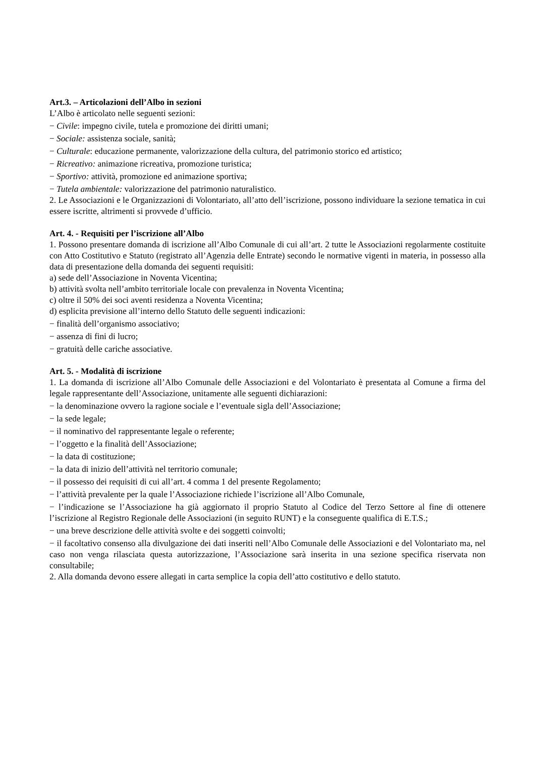Art.3. – Articolazioni dell’Albo in sezioni
L’Albo è articolato nelle seguenti sezioni:
− Civile: impegno civile, tutela e promozione dei diritti umani;
− Sociale: assistenza sociale, sanità;
− Culturale: educazione permanente, valorizzazione della cultura, del patrimonio storico ed artistico;
− Ricreativo: animazione ricreativa, promozione turistica;
− Sportivo: attività, promozione ed animazione sportiva;
− Tutela ambientale: valorizzazione del patrimonio naturalistico.
2. Le Associazioni e le Organizzazioni di Volontariato, all’atto dell’iscrizione, possono individuare la sezione tematica in cui essere iscritte, altrimenti si provvede d’ufficio.
Art. 4. - Requisiti per l’iscrizione all’Albo
1. Possono presentare domanda di iscrizione all’Albo Comunale di cui all’art. 2 tutte le Associazioni regolarmente costituite con Atto Costitutivo e Statuto (registrato all’Agenzia delle Entrate) secondo le normative vigenti in materia, in possesso alla data di presentazione della domanda dei seguenti requisiti:
a) sede dell’Associazione in Noventa Vicentina;
b) attività svolta nell’ambito territoriale locale con prevalenza in Noventa Vicentina;
c) oltre il 50% dei soci aventi residenza a Noventa Vicentina;
d) esplicita previsione all’interno dello Statuto delle seguenti indicazioni:
− finalità dell’organismo associativo;
− assenza di fini di lucro;
− gratuità delle cariche associative.
Art. 5. - Modalità di iscrizione
1. La domanda di iscrizione all’Albo Comunale delle Associazioni e del Volontariato è presentata al Comune a firma del legale rappresentante dell’Associazione, unitamente alle seguenti dichiarazioni:
− la denominazione ovvero la ragione sociale e l’eventuale sigla dell’Associazione;
− la sede legale;
− il nominativo del rappresentante legale o referente;
− l’oggetto e la finalità dell’Associazione;
− la data di costituzione;
− la data di inizio dell’attività nel territorio comunale;
− il possesso dei requisiti di cui all’art. 4 comma 1 del presente Regolamento;
− l’attività prevalente per la quale l’Associazione richiede l’iscrizione all’Albo Comunale,
− l’indicazione se l’Associazione ha già aggiornato il proprio Statuto al Codice del Terzo Settore al fine di ottenere l’iscrizione al Registro Regionale delle Associazioni (in seguito RUNT) e la conseguente qualifica di E.T.S.;
− una breve descrizione delle attività svolte e dei soggetti coinvolti;
− il facoltativo consenso alla divulgazione dei dati inseriti nell’Albo Comunale delle Associazioni e del Volontariato ma, nel caso non venga rilasciata questa autorizzazione, l’Associazione sarà inserita in una sezione specifica riservata non consultabile;
2. Alla domanda devono essere allegati in carta semplice la copia dell’atto costitutivo e dello statuto.